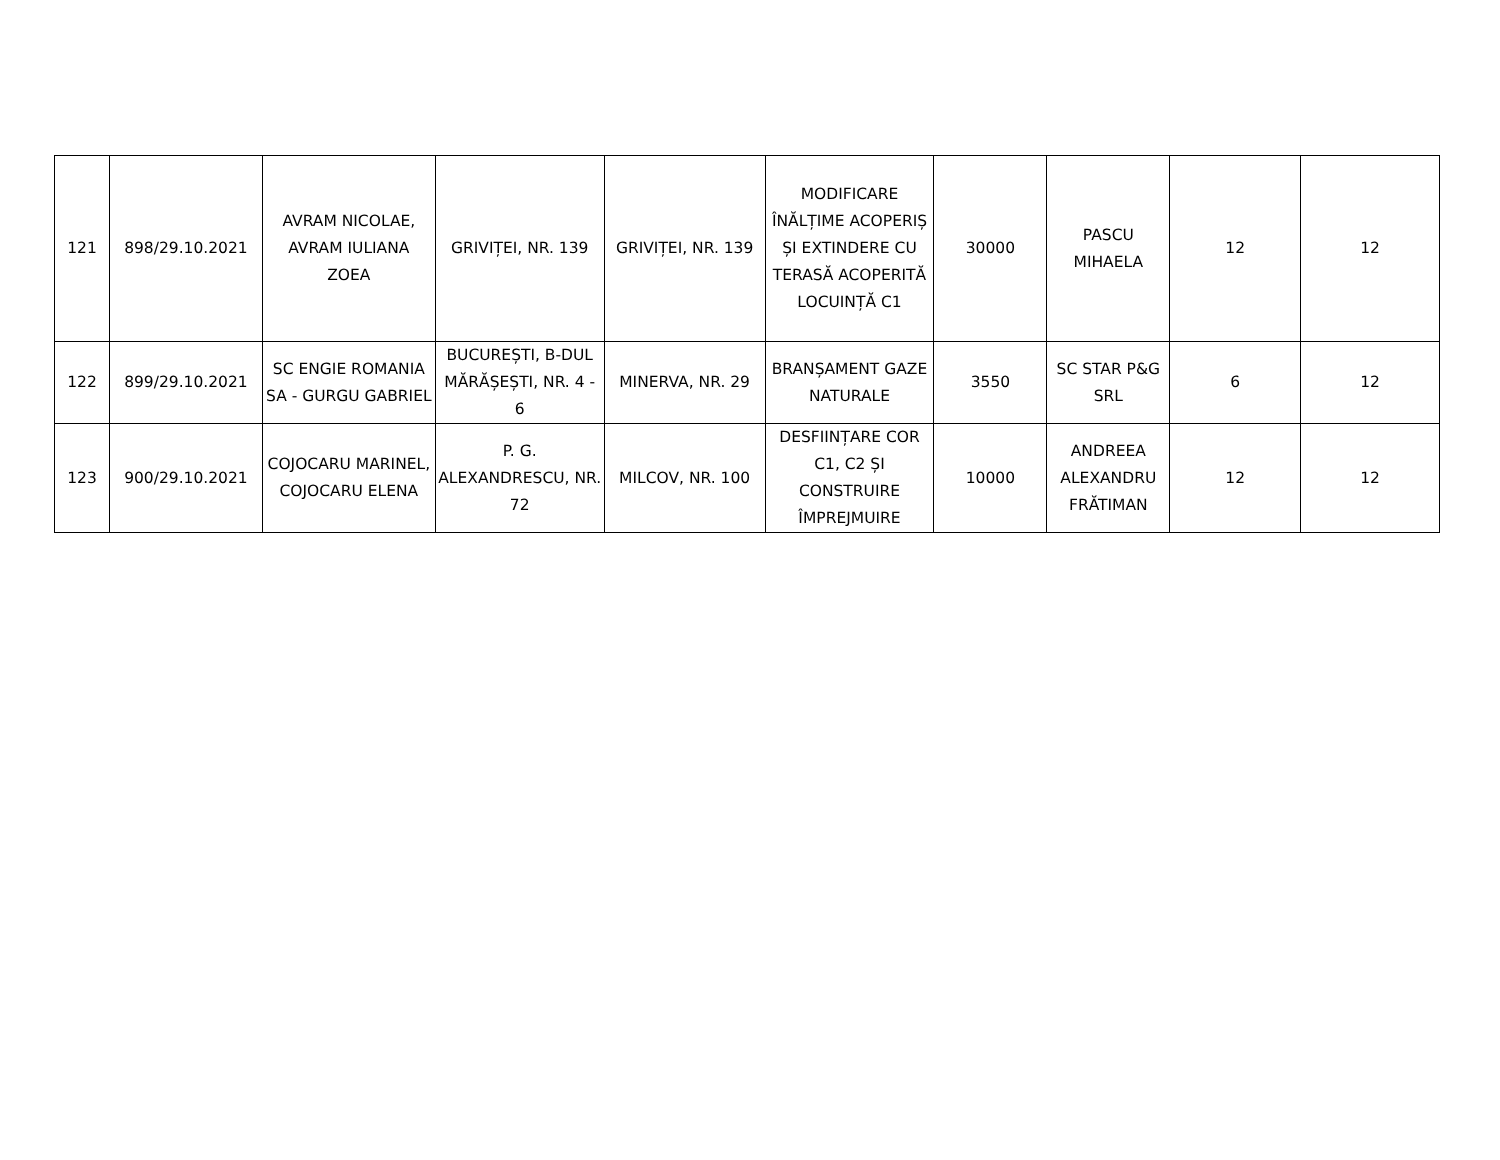| 121 | 898/29.10.2021 | AVRAM NICOLAE, AVRAM IULIANA ZOEA | GRIVIȚEI, NR. 139 | GRIVIȚEI, NR. 139 | MODIFICARE ÎNĂLȚIME ACOPERIȘ ȘI EXTINDERE CU TERASĂ ACOPERITĂ LOCUINȚĂ C1 | 30000 | PASCU MIHAELA | 12 | 12 |
| 122 | 899/29.10.2021 | SC ENGIE ROMANIA SA - GURGU GABRIEL | BUCUREȘTI, B-DUL MĂRĂȘEȘTI, NR. 4 - 6 | MINERVA, NR. 29 | BRANȘAMENT GAZE NATURALE | 3550 | SC STAR P&G SRL | 6 | 12 |
| 123 | 900/29.10.2021 | COJOCARU MARINEL, COJOCARU ELENA | P. G. ALEXANDRESCU, NR. 72 | MILCOV, NR. 100 | DESFIINȚARE COR C1, C2 ȘI CONSTRUIRE ÎMPREJMUIRE | 10000 | ANDREEA ALEXANDRU FRĂTIMAN | 12 | 12 |